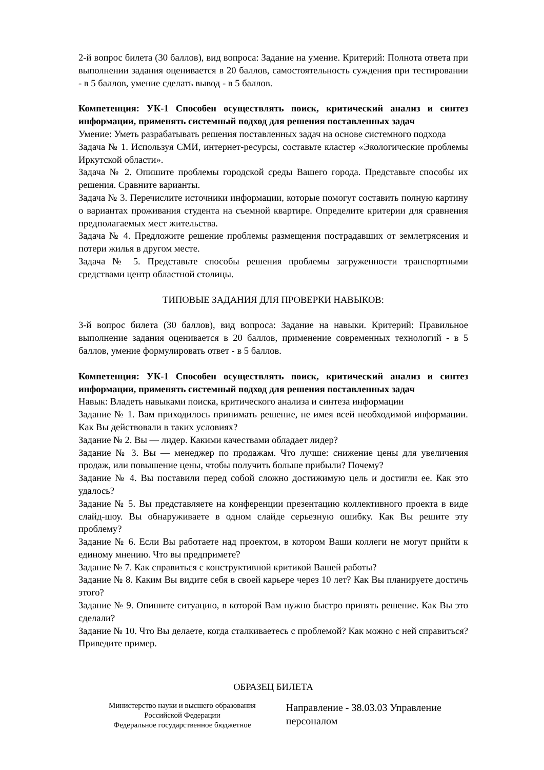2-й вопрос билета (30 баллов), вид вопроса: Задание на умение. Критерий: Полнота ответа при выполнении задания оценивается в 20 баллов, самостоятельность суждения при тестировании - в 5 баллов, умение сделать вывод - в 5 баллов.
Компетенция: УК-1 Способен осуществлять поиск, критический анализ и синтез информации, применять системный подход для решения поставленных задач
Умение: Уметь разрабатывать решения поставленных задач на основе системного подхода
Задача № 1. Используя СМИ, интернет-ресурсы, составьте кластер «Экологические проблемы Иркутской области».
Задача № 2. Опишите проблемы городской среды Вашего города. Представьте способы их решения. Сравните варианты.
Задача № 3. Перечислите источники информации, которые помогут составить полную картину о вариантах проживания студента на съемной квартире. Определите критерии для сравнения предполагаемых мест жительства.
Задача № 4. Предложите решение проблемы размещения пострадавших от землетрясения и потери жилья в другом месте.
Задача № 5. Представьте способы решения проблемы загруженности транспортными средствами центр областной столицы.
ТИПОВЫЕ ЗАДАНИЯ ДЛЯ ПРОВЕРКИ НАВЫКОВ:
3-й вопрос билета (30 баллов), вид вопроса: Задание на навыки. Критерий: Правильное выполнение задания оценивается в 20 баллов, применение современных технологий - в 5 баллов, умение формулировать ответ - в 5 баллов.
Компетенция: УК-1 Способен осуществлять поиск, критический анализ и синтез информации, применять системный подход для решения поставленных задач
Навык: Владеть навыками поиска, критического анализа и синтеза информации
Задание № 1. Вам приходилось принимать решение, не имея всей необходимой информации. Как Вы действовали в таких условиях?
Задание № 2. Вы — лидер. Какими качествами обладает лидер?
Задание № 3. Вы — менеджер по продажам. Что лучше: снижение цены для увеличения продаж, или повышение цены, чтобы получить больше прибыли? Почему?
Задание № 4. Вы поставили перед собой сложно достижимую цель и достигли ее. Как это удалось?
Задание № 5. Вы представляете на конференции презентацию коллективного проекта в виде слайд-шоу. Вы обнаруживаете в одном слайде серьезную ошибку. Как Вы решите эту проблему?
Задание № 6. Если Вы работаете над проектом, в котором Ваши коллеги не могут прийти к единому мнению. Что вы предпримете?
Задание № 7. Как справиться с конструктивной критикой Вашей работы?
Задание № 8. Каким Вы видите себя в своей карьере через 10 лет? Как Вы планируете достичь этого?
Задание № 9. Опишите ситуацию, в которой Вам нужно быстро принять решение. Как Вы это сделали?
Задание № 10. Что Вы делаете, когда сталкиваетесь с проблемой? Как можно с ней справиться? Приведите пример.
ОБРАЗЕЦ БИЛЕТА
| Министерство науки и высшего образования Российской Федерации Федеральное государственное бюджетное | Направление - 38.03.03 Управление персоналом |